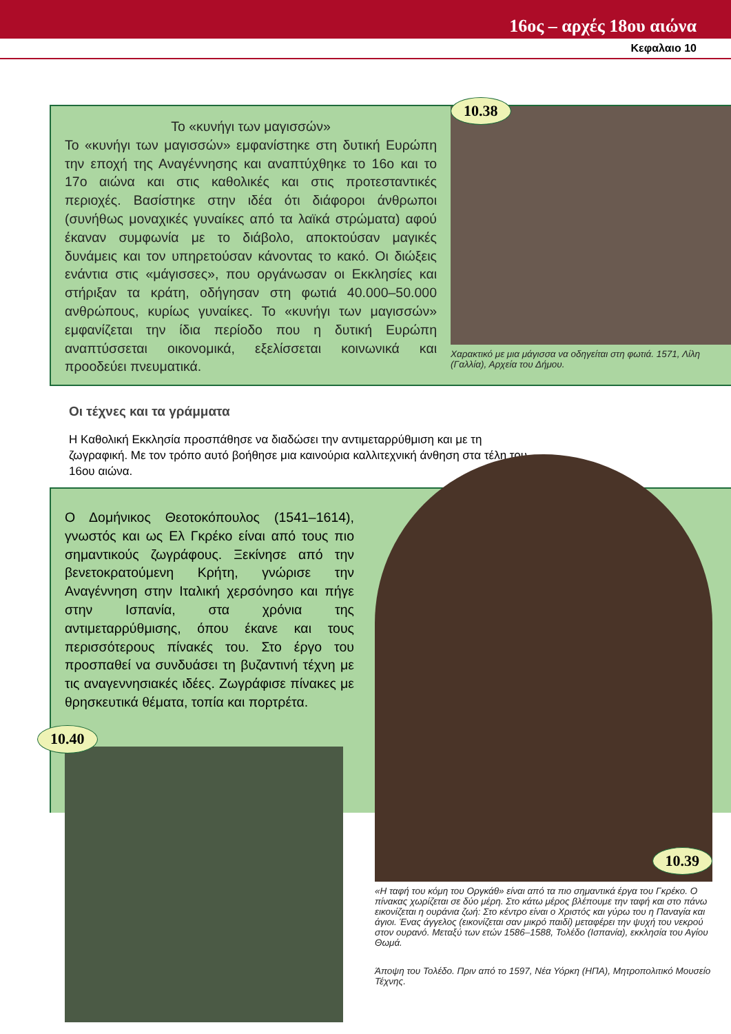16ος – αρχές 18ου αιώνα
Κεφαλαιο 10
Το «κυνήγι των μαγισσών»
Το «κυνήγι των μαγισσών» εμφανίστηκε στη δυτική Ευρώπη την εποχή της Αναγέννησης και αναπτύχθηκε το 16ο και το 17ο αιώνα και στις καθολικές και στις προτεσταντικές περιοχές. Βασίστηκε στην ιδέα ότι διάφοροι άνθρωποι (συνήθως μοναχικές γυναίκες από τα λαϊκά στρώματα) αφού έκαναν συμφωνία με το διάβολο, αποκτούσαν μαγικές δυνάμεις και τον υπηρετούσαν κάνοντας το κακό. Οι διώξεις ενάντια στις «μάγισσες», που οργάνωσαν οι Εκκλησίες και στήριξαν τα κράτη, οδήγησαν στη φωτιά 40.000–50.000 ανθρώπους, κυρίως γυναίκες. Το «κυνήγι των μαγισσών» εμφανίζεται την ίδια περίοδο που η δυτική Ευρώπη αναπτύσσεται οικονομικά, εξελίσσεται κοινωνικά και προοδεύει πνευματικά.
10.38
Χαρακτικό με μια μάγισσα να οδηγείται στη φωτιά. 1571, Λίλη (Γαλλία), Αρχεία του Δήμου.
Οι τέχνες και τα γράμματα
Η Καθολική Εκκλησία προσπάθησε να διαδώσει την αντιμεταρρύθμιση και με τη ζωγραφική. Με τον τρόπο αυτό βοήθησε μια καινούρια καλλιτεχνική άνθηση στα τέλη του 16ου αιώνα.
Ο Δομήνικος Θεοτοκόπουλος (1541–1614), γνωστός και ως Ελ Γκρέκο είναι από τους πιο σημαντικούς ζωγράφους. Ξεκίνησε από την βενετοκρατούμενη Κρήτη, γνώρισε την Αναγέννηση στην Ιταλική χερσόνησο και πήγε στην Ισπανία, στα χρόνια της αντιμεταρρύθμισης, όπου έκανε και τους περισσότερους πίνακές του. Στο έργο του προσπαθεί να συνδυάσει τη βυζαντινή τέχνη με τις αναγεννησιακές ιδέες. Ζωγράφισε πίνακες με θρησκευτικά θέματα, τοπία και πορτρέτα.
10.40
10.39
«Η ταφή του κόμη του Οργκάθ» είναι από τα πιο σημαντικά έργα του Γκρέκο. Ο πίνακας χωρίζεται σε δύο μέρη. Στο κάτω μέρος βλέπουμε την ταφή και στο πάνω εικονίζεται η ουράνια ζωή: Στο κέντρο είναι ο Χριστός και γύρω του η Παναγία και άγιοι. Ένας άγγελος (εικονίζεται σαν μικρό παιδί) μεταφέρει την ψυχή του νεκρού στον ουρανό. Μεταξύ των ετών 1586–1588, Τολέδο (Ισπανία), εκκλησία του Αγίου Θωμά.
Άποψη του Τολέδο. Πριν από το 1597, Νέα Υόρκη (ΗΠΑ), Μητροπολιτικό Μουσείο Τέχνης.